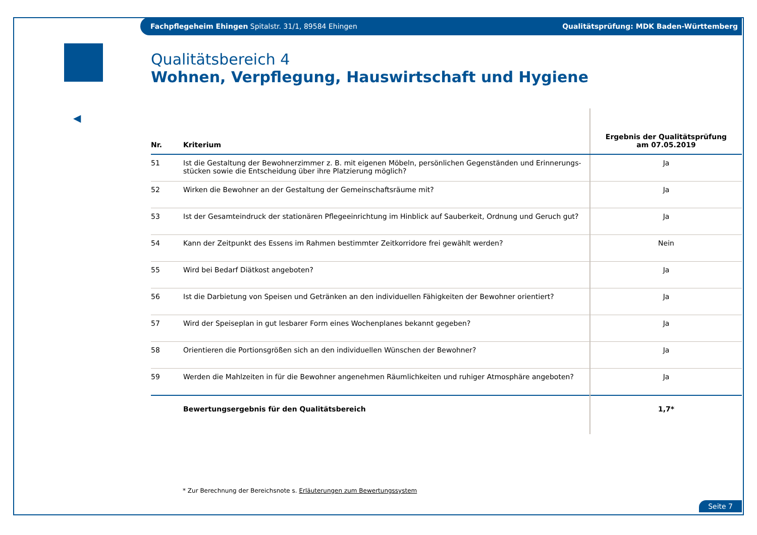Fachpflegeheim Ehingen Spitalstr. 31/1, 89584 Ehingen Qualitätsprüfung: MDK Baden-Württemberg
◀
Qualitätsbereich 4
Wohnen, Verpflegung, Hauswirtschaft und Hygiene
| Nr. | Kriterium | Ergebnis der Qualitätsprüfung am 07.05.2019 |
| --- | --- | --- |
| 51 | Ist die Gestaltung der Bewohnerzimmer z. B. mit eigenen Möbeln, persönlichen Gegenständen und Erinnerungs-stücken sowie die Entscheidung über ihre Platzierung möglich? | Ja |
| 52 | Wirken die Bewohner an der Gestaltung der Gemeinschaftsräume mit? | Ja |
| 53 | Ist der Gesamteindruck der stationären Pflegeeinrichtung im Hinblick auf Sauberkeit, Ordnung und Geruch gut? | Ja |
| 54 | Kann der Zeitpunkt des Essens im Rahmen bestimmter Zeitkorridore frei gewählt werden? | Nein |
| 55 | Wird bei Bedarf Diätkost angeboten? | Ja |
| 56 | Ist die Darbietung von Speisen und Getränken an den individuellen Fähigkeiten der Bewohner orientiert? | Ja |
| 57 | Wird der Speiseplan in gut lesbarer Form eines Wochenplanes bekannt gegeben? | Ja |
| 58 | Orientieren die Portionsgrößen sich an den individuellen Wünschen der Bewohner? | Ja |
| 59 | Werden die Mahlzeiten in für die Bewohner angenehmen Räumlichkeiten und ruhiger Atmosphäre angeboten? | Ja |
| | Bewertungsergebnis für den Qualitätsbereich | 1,7* |
* Zur Berechnung der Bereichsnote s. Erläuterungen zum Bewertungssystem
Seite 7